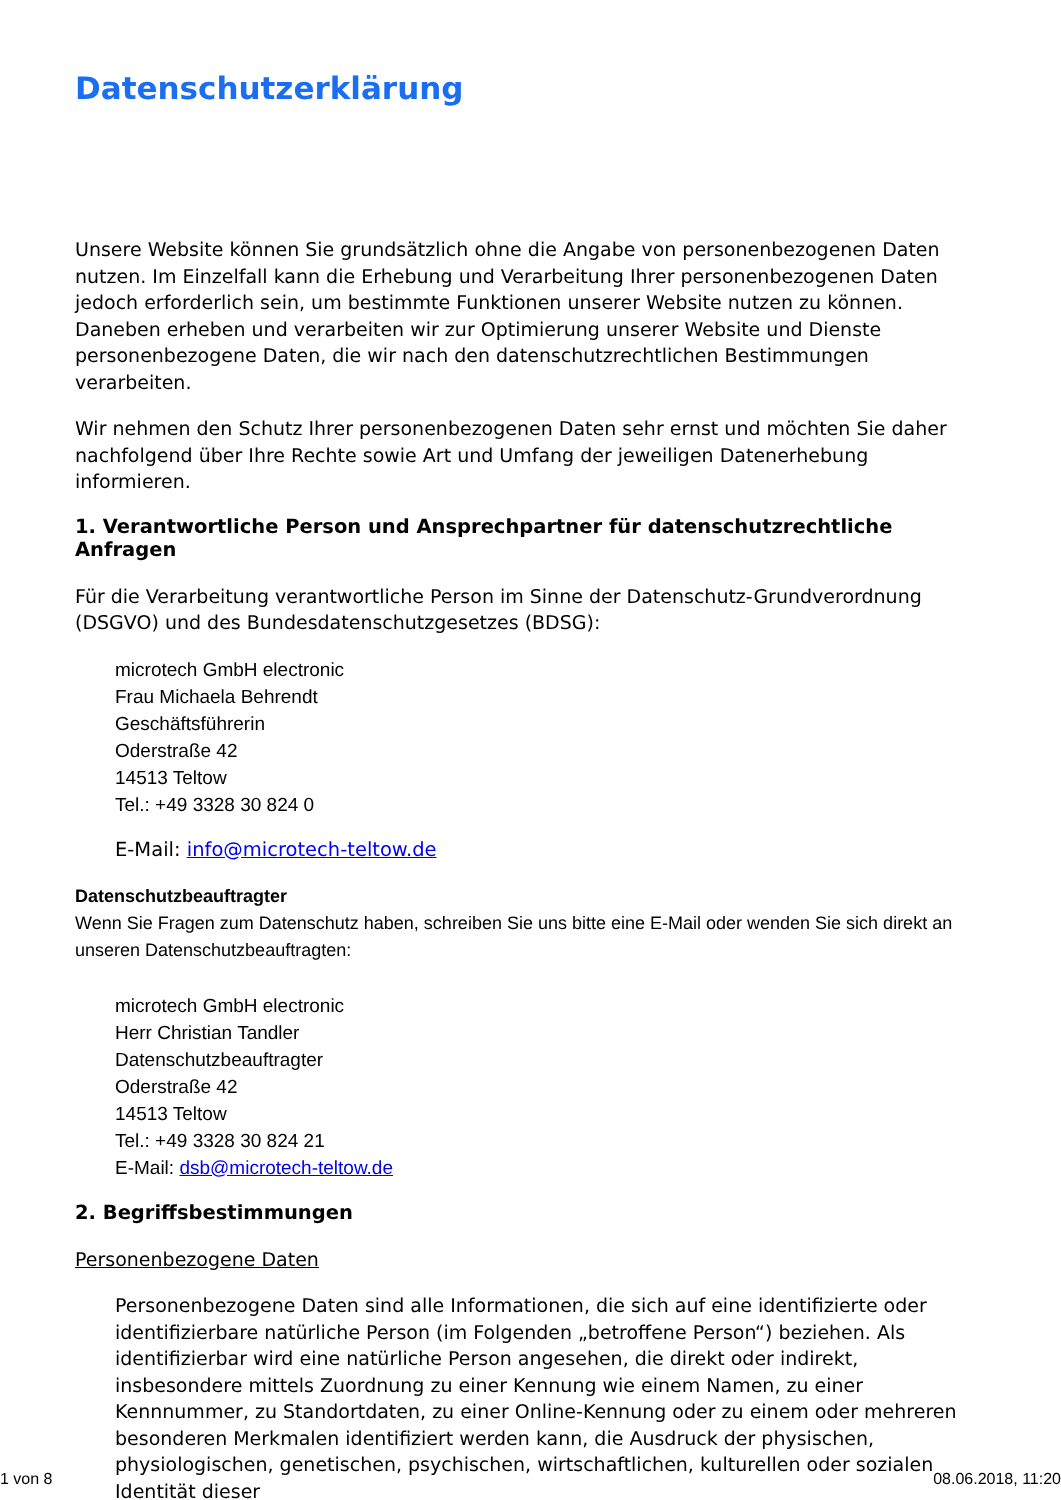Datenschutzerklärung
Unsere Website können Sie grundsätzlich ohne die Angabe von personenbezogenen Daten nutzen. Im Einzelfall kann die Erhebung und Verarbeitung Ihrer personenbezogenen Daten jedoch erforderlich sein, um bestimmte Funktionen unserer Website nutzen zu können. Daneben erheben und verarbeiten wir zur Optimierung unserer Website und Dienste personenbezogene Daten, die wir nach den datenschutzrechtlichen Bestimmungen verarbeiten.
Wir nehmen den Schutz Ihrer personenbezogenen Daten sehr ernst und möchten Sie daher nachfolgend über Ihre Rechte sowie Art und Umfang der jeweiligen Datenerhebung informieren.
1. Verantwortliche Person und Ansprechpartner für datenschutzrechtliche Anfragen
Für die Verarbeitung verantwortliche Person im Sinne der Datenschutz-Grundverordnung (DSGVO) und des Bundesdatenschutzgesetzes (BDSG):
microtech GmbH electronic
Frau Michaela Behrendt
Geschäftsführerin
Oderstraße 42
14513 Teltow
Tel.: +49 3328 30 824 0
E-Mail: info@microtech-teltow.de
Datenschutzbeauftragter
Wenn Sie Fragen zum Datenschutz haben, schreiben Sie uns bitte eine E-Mail oder wenden Sie sich direkt an unseren Datenschutzbeauftragten:
microtech GmbH electronic
Herr Christian Tandler
Datenschutzbeauftragter
Oderstraße 42
14513 Teltow
Tel.: +49 3328 30 824 21
E-Mail: dsb@microtech-teltow.de
2. Begriffsbestimmungen
Personenbezogene Daten
Personenbezogene Daten sind alle Informationen, die sich auf eine identifizierte oder identifizierbare natürliche Person (im Folgenden „betroffene Person“) beziehen. Als identifizierbar wird eine natürliche Person angesehen, die direkt oder indirekt, insbesondere mittels Zuordnung zu einer Kennung wie einem Namen, zu einer Kennnummer, zu Standortdaten, zu einer Online-Kennung oder zu einem oder mehreren besonderen Merkmalen identifiziert werden kann, die Ausdruck der physischen, physiologischen, genetischen, psychischen, wirtschaftlichen, kulturellen oder sozialen Identität dieser
1 von 8 08.06.2018, 11:20